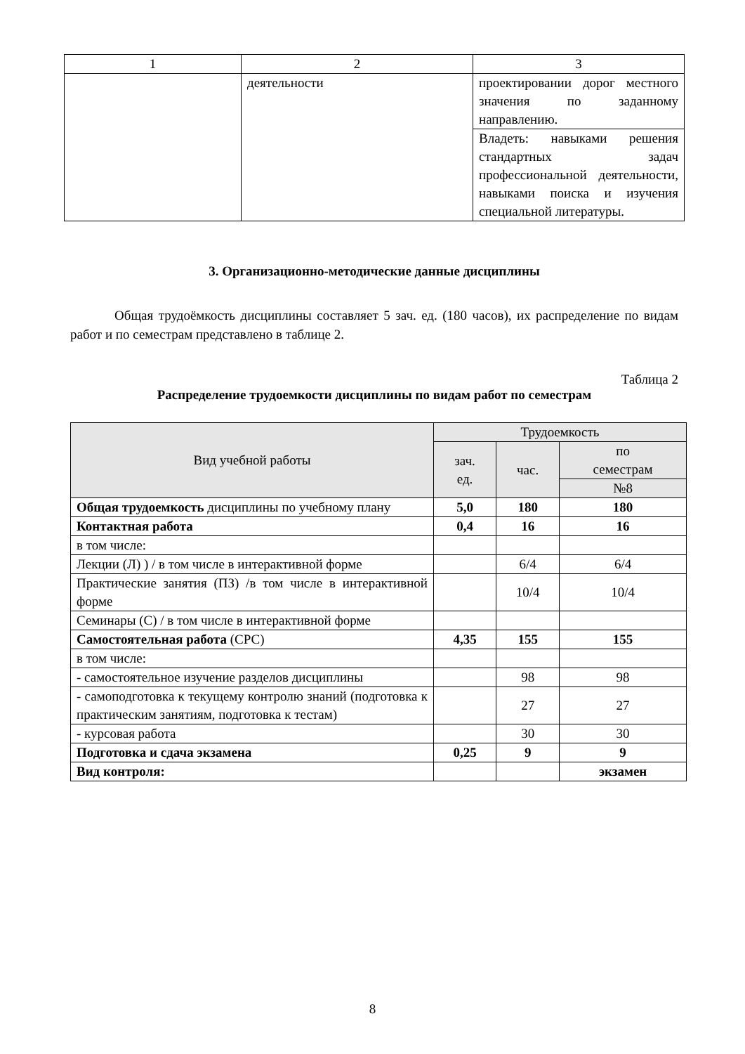| 1 | 2 | 3 |
| | деятельности | проектировании дорог местного значения по заданному направлению. |
| | | Владеть: навыками решения стандартных задач профессиональной деятельности, навыками поиска и изучения специальной литературы. |
3. Организационно-методические данные дисциплины
Общая трудоёмкость дисциплины составляет 5 зач. ед. (180 часов), их распределение по видам работ и по семестрам представлено в таблице 2.
Таблица 2
Распределение трудоемкости дисциплины по видам работ по семестрам
| Вид учебной работы | Трудоемкость | | |
| --- | --- | --- | --- |
| | зач. ед. | час. | по семестрам |
| | | | №8 |
| Общая трудоемкость дисциплины по учебному плану | 5,0 | 180 | 180 |
| Контактная работа | 0,4 | 16 | 16 |
| в том числе: | | | |
| Лекции (Л) ) / в том числе в интерактивной форме | | 6/4 | 6/4 |
| Практические занятия (ПЗ) /в том числе в интерактивной форме | | 10/4 | 10/4 |
| Семинары (С) / в том числе в интерактивной форме | | | |
| Самостоятельная работа (СРС) | 4,35 | 155 | 155 |
| в том числе: | | | |
| - самостоятельное изучение разделов дисциплины | | 98 | 98 |
| - самоподготовка к текущему контролю знаний (подготовка к практическим занятиям, подготовка к тестам) | | 27 | 27 |
| - курсовая работа | | 30 | 30 |
| Подготовка и сдача экзамена | 0,25 | 9 | 9 |
| Вид контроля: | | | экзамен |
8